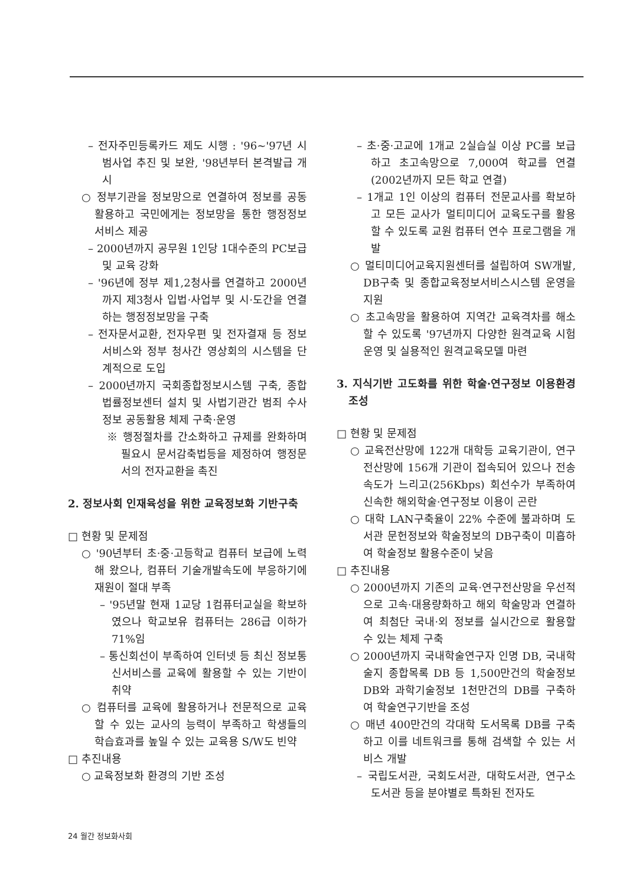– 전자주민등록카드 제도 시행 : '96~'97년 시범사업 추진 및 보완, '98년부터 본격발급 개시
○ 정부기관을 정보망으로 연결하여 정보를 공동활용하고 국민에게는 정보망을 통한 행정정보 서비스 제공
– 2000년까지 공무원 1인당 1대수준의 PC보급 및 교육 강화
– '96년에 정부 제1,2청사를 연결하고 2000년까지 제3청사 입법·사업부 및 시·도간을 연결하는 행정정보망을 구축
– 전자문서교환, 전자우편 및 전자결재 등 정보서비스와 정부 청사간 영상회의 시스템을 단계적으로 도입
– 2000년까지 국회종합정보시스템 구축, 종합법률정보센터 설치 및 사법기관간 범죄 수사정보 공동활용 체제 구축·운영
※ 행정절차를 간소화하고 규제를 완화하며 필요시 문서감축법등을 제정하여 행정문서의 전자교환을 촉진
2. 정보사회 인재육성을 위한 교육정보화 기반구축
□ 현황 및 문제점
○ '90년부터 초·중·고등학교 컴퓨터 보급에 노력해 왔으나, 컴퓨터 기술개발속도에 부응하기에 재원이 절대 부족
– '95년말 현재 1교당 1컴퓨터교실을 확보하였으나 학교보유 컴퓨터는 286급 이하가 71%임
– 통신회선이 부족하여 인터넷 등 최신 정보통신서비스를 교육에 활용할 수 있는 기반이 취약
○ 컴퓨터를 교육에 활용하거나 전문적으로 교육할 수 있는 교사의 능력이 부족하고 학생들의 학습효과를 높일 수 있는 교육용 S/W도 빈약
□ 추진내용
○ 교육정보화 환경의 기반 조성
– 초·중·고교에 1개교 2실습실 이상 PC를 보급하고 초고속망으로 7,000여 학교를 연결(2002년까지 모든 학교 연결)
– 1개교 1인 이상의 컴퓨터 전문교사를 확보하고 모든 교사가 멀티미디어 교육도구를 활용할 수 있도록 교원 컴퓨터 연수 프로그램을 개발
○ 멀티미디어교육지원센터를 설립하여 SW개발, DB구축 및 종합교육정보서비스시스템 운영을 지원
○ 초고속망을 활용하여 지역간 교육격차를 해소할 수 있도록 '97년까지 다양한 원격교육 시험운영 및 실용적인 원격교육모델 마련
3. 지식기반 고도화를 위한 학술·연구정보 이용환경 조성
□ 현황 및 문제점
○ 교육전산망에 122개 대학등 교육기관이, 연구전산망에 156개 기관이 접속되어 있으나 전송속도가 느리고(256Kbps) 회선수가 부족하여 신속한 해외학술·연구정보 이용이 곤란
○ 대학 LAN구축율이 22% 수준에 불과하며 도서관 문헌정보와 학술정보의 DB구축이 미흡하여 학술정보 활용수준이 낮음
□ 추진내용
○ 2000년까지 기존의 교육·연구전산망을 우선적으로 고속·대용량화하고 해외 학술망과 연결하여 최첨단 국내·외 정보를 실시간으로 활용할 수 있는 체제 구축
○ 2000년까지 국내학술연구자 인명 DB, 국내학술지 종합목록 DB 등 1,500만건의 학술정보 DB와 과학기술정보 1천만건의 DB를 구축하여 학술연구기반을 조성
○ 매년 400만건의 각대학 도서목록 DB를 구축하고 이를 네트워크를 통해 검색할 수 있는 서비스 개발
– 국립도서관, 국회도서관, 대학도서관, 연구소도서관 등을 분야별로 특화된 전자도
24 월간 정보화사회